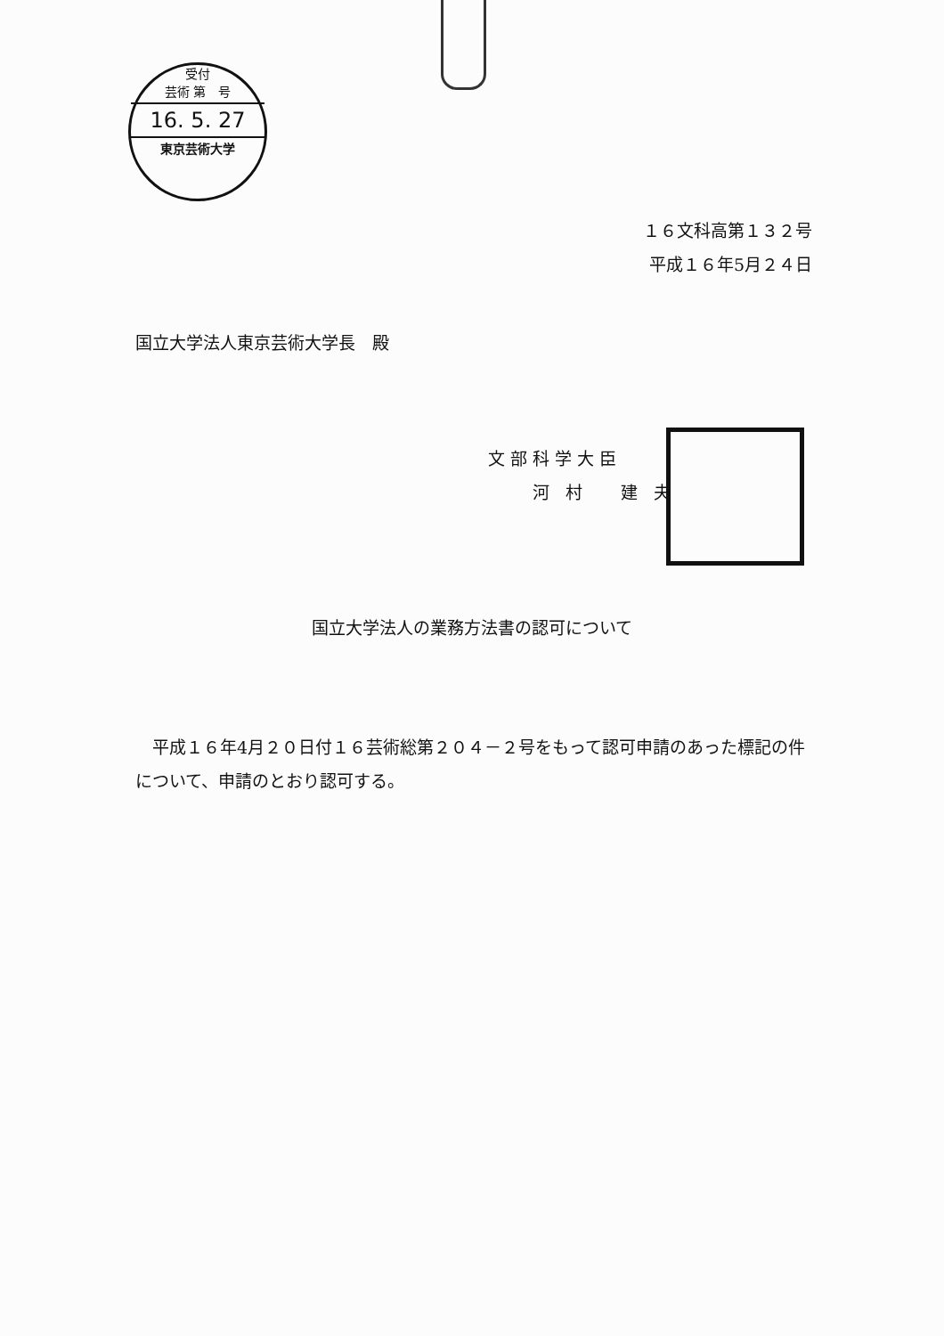受付
芸術 第　号
16. 5. 27
東京芸術大学
１６文科高第１３２号
平成１６年5月２４日
国立大学法人東京芸術大学長　殿
文部科学大臣
　　河 村　 建 夫
国立大学法人の業務方法書の認可について
　平成１６年4月２０日付１６芸術総第２０４－２号をもって認可申請のあった標記の件について、申請のとおり認可する。